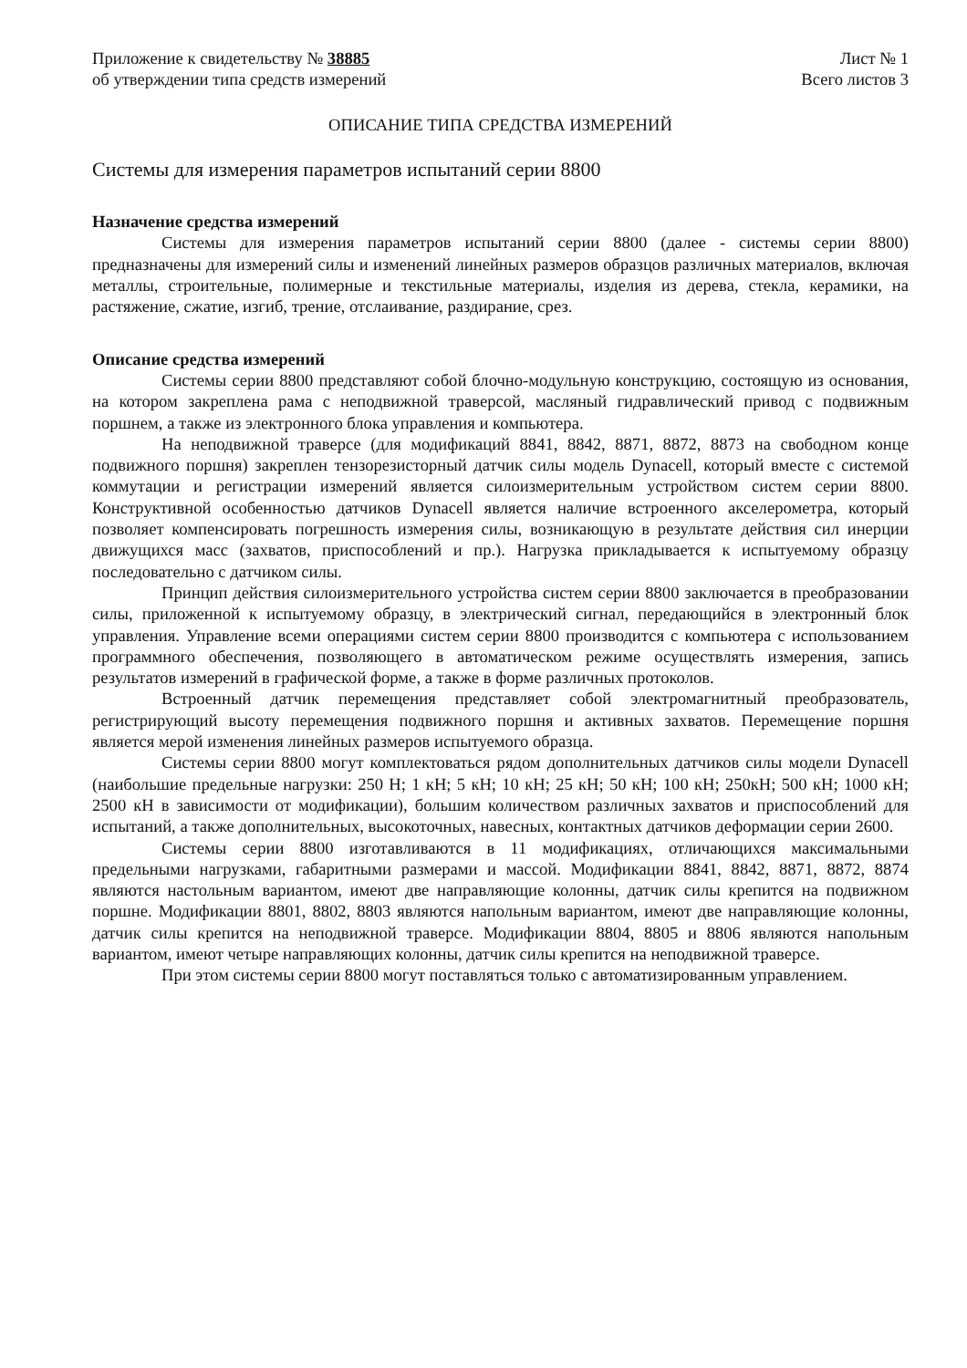Приложение к свидетельству № 38885
об утверждении типа средств измерений
Лист № 1
Всего листов 3
ОПИСАНИЕ ТИПА СРЕДСТВА ИЗМЕРЕНИЙ
Системы для измерения параметров испытаний серии 8800
Назначение средства измерений
Системы для измерения параметров испытаний серии 8800 (далее - системы серии 8800) предназначены для измерений силы и изменений линейных размеров образцов различных материалов, включая металлы, строительные, полимерные и текстильные материалы, изделия из дерева, стекла, керамики, на растяжение, сжатие, изгиб, трение, отслаивание, раздирание, срез.
Описание средства измерений
Системы серии 8800 представляют собой блочно-модульную конструкцию, состоящую из основания, на котором закреплена рама с неподвижной траверсой, масляный гидравлический привод с подвижным поршнем, а также из электронного блока управления и компьютера.
На неподвижной траверсе (для модификаций 8841, 8842, 8871, 8872, 8873 на свободном конце подвижного поршня) закреплен тензорезисторный датчик силы модель Dynacell, который вместе с системой коммутации и регистрации измерений является силоизмерительным устройством систем серии 8800. Конструктивной особенностью датчиков Dynacell является наличие встроенного акселерометра, который позволяет компенсировать погрешность измерения силы, возникающую в результате действия сил инерции движущихся масс (захватов, приспособлений и пр.). Нагрузка прикладывается к испытуемому образцу последовательно с датчиком силы.
Принцип действия силоизмерительного устройства систем серии 8800 заключается в преобразовании силы, приложенной к испытуемому образцу, в электрический сигнал, передающийся в электронный блок управления. Управление всеми операциями систем серии 8800 производится с компьютера с использованием программного обеспечения, позволяющего в автоматическом режиме осуществлять измерения, запись результатов измерений в графической форме, а также в форме различных протоколов.
Встроенный датчик перемещения представляет собой электромагнитный преобразователь, регистрирующий высоту перемещения подвижного поршня и активных захватов. Перемещение поршня является мерой изменения линейных размеров испытуемого образца.
Системы серии 8800 могут комплектоваться рядом дополнительных датчиков силы модели Dynacell (наибольшие предельные нагрузки: 250 Н; 1 кН; 5 кН; 10 кН; 25 кН; 50 кН; 100 кН; 250кН; 500 кН; 1000 кН; 2500 кН в зависимости от модификации), большим количеством различных захватов и приспособлений для испытаний, а также дополнительных, высокоточных, навесных, контактных датчиков деформации серии 2600.
Системы серии 8800 изготавливаются в 11 модификациях, отличающихся максимальными предельными нагрузками, габаритными размерами и массой. Модификации 8841, 8842, 8871, 8872, 8874 являются настольным вариантом, имеют две направляющие колонны, датчик силы крепится на подвижном поршне. Модификации 8801, 8802, 8803 являются напольным вариантом, имеют две направляющие колонны, датчик силы крепится на неподвижной траверсе. Модификации 8804, 8805 и 8806 являются напольным вариантом, имеют четыре направляющих колонны, датчик силы крепится на неподвижной траверсе.
При этом системы серии 8800 могут поставляться только с автоматизированным управлением.